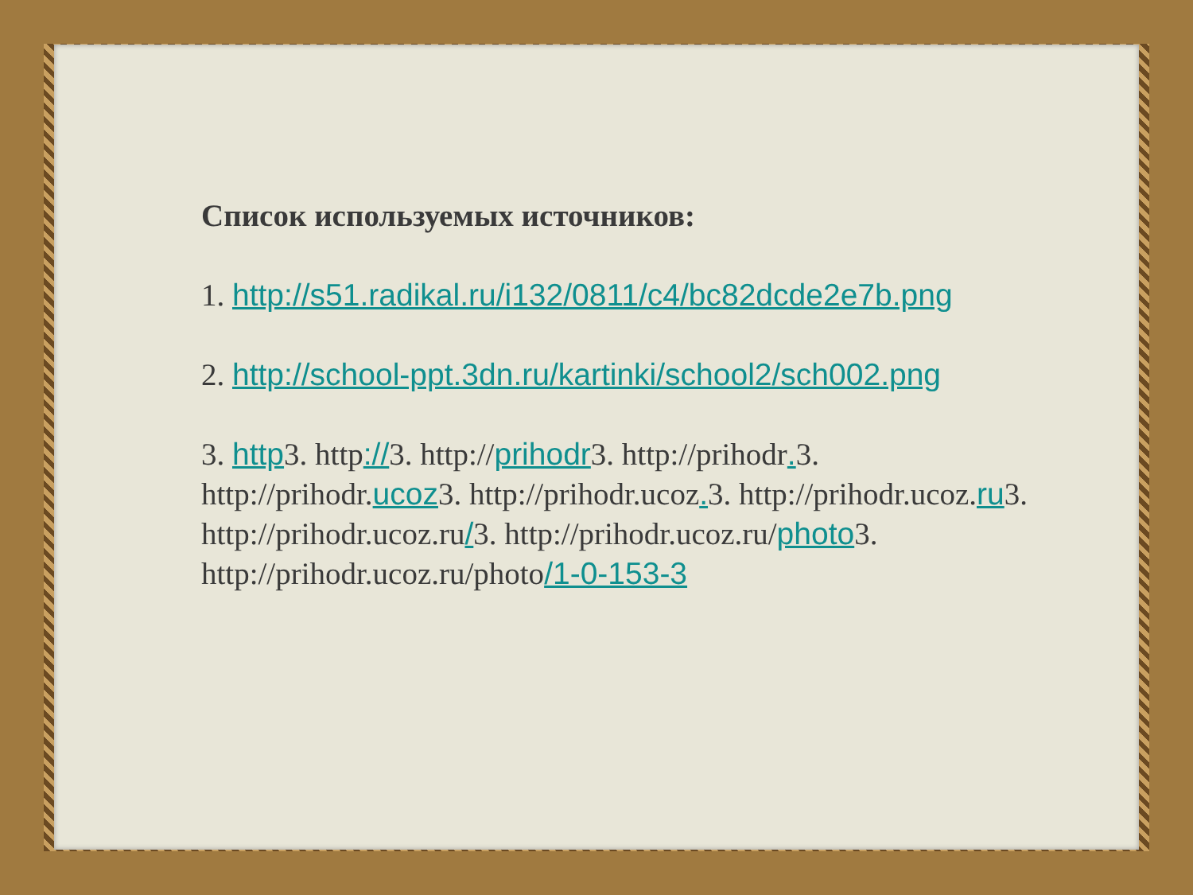Список используемых источников:
1. http://s51.radikal.ru/i132/0811/c4/bc82dcde2e7b.png
2. http://school-ppt.3dn.ru/kartinki/school2/sch002.png
3. http3. http://3. http://prihodr3. http://prihodr. 3. http://prihodr.ucoz3. http://prihodr.ucoz. 3. http://prihodr.ucoz.ru3. http://prihodr.ucoz.ru/3. http://prihodr.ucoz.ru/photo3. http://prihodr.ucoz.ru/photo/1-0-153-3